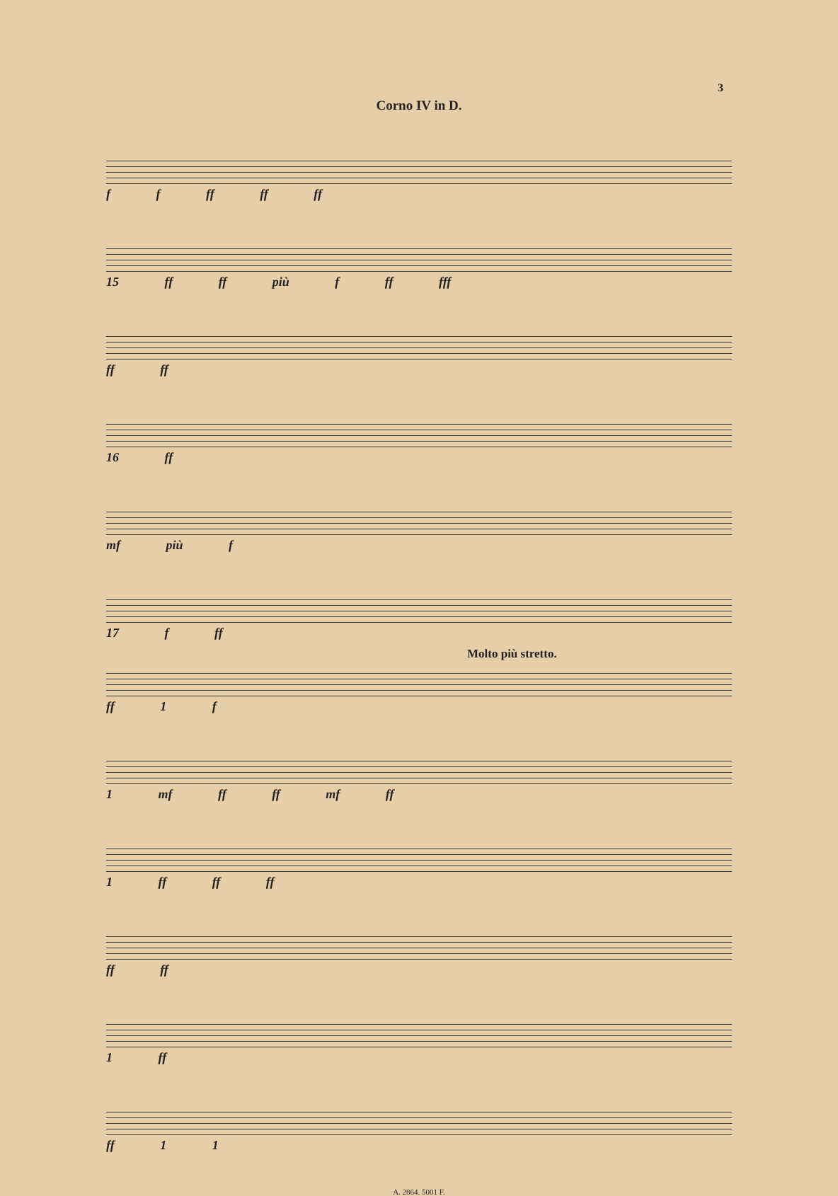3
Corno IV in D.
f f ff ff ff
15 ff ff più f ff fff
ff ff
16 ff
mf più f
17 f ff
Molto più stretto.
ff 1 f
1 mf ff ff mf ff
1 ff ff ff
ff ff
1 ff
ff 1 1
A. 2864. 5001 F.